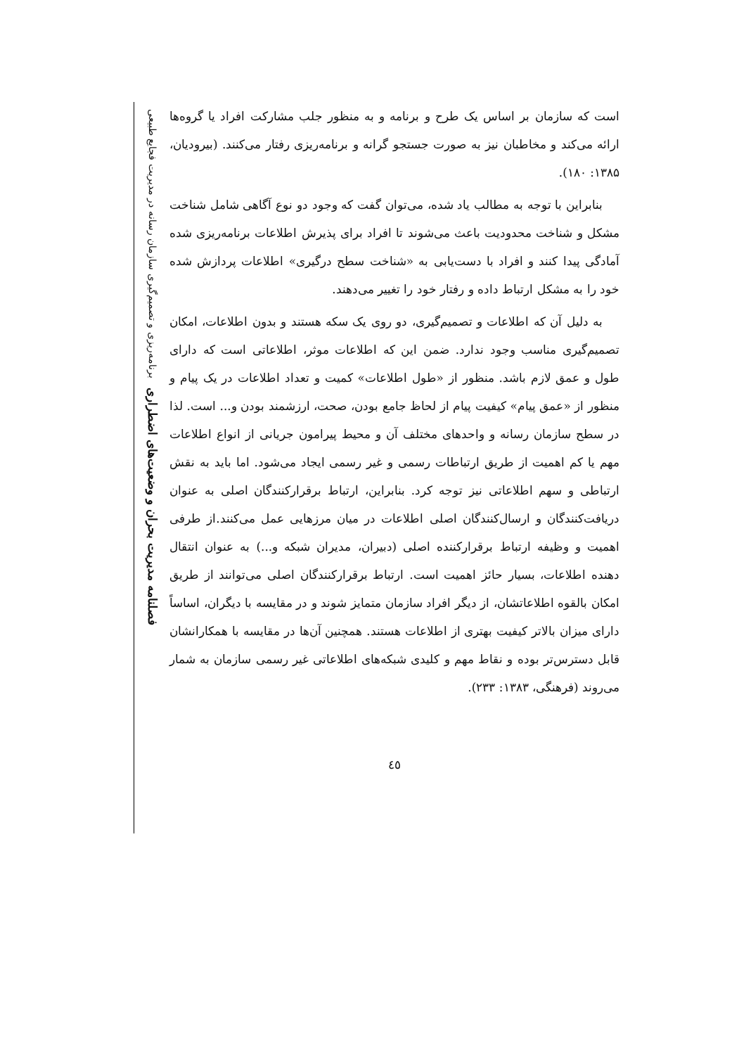است که سازمان بر اساس یک طرح و برنامه و به منظور جلب مشارکت افراد یا گروه‌ها ارائه می‌کند و مخاطبان نیز به صورت جستجو گرانه و برنامه‌ریزی رفتار می‌کنند. (بیرودیان، ۱۳۸۵: ۱۸۰).
بنابراین با توجه به مطالب یاد شده، می‌توان گفت که وجود دو نوع آگاهی شامل شناخت مشکل و شناخت محدودیت باعث می‌شوند تا افراد برای پذیرش اطلاعات برنامه‌ریزی شده آمادگی پیدا کنند و افراد با دست‌یابی به «شناخت سطح درگیری» اطلاعات پردازش شده خود را به مشکل ارتباط داده و رفتار خود را تغییر می‌دهند.
به دلیل آن که اطلاعات و تصمیم‌گیری، دو روی یک سکه هستند و بدون اطلاعات، امکان تصمیم‌گیری مناسب وجود ندارد. ضمن این که اطلاعات موثر، اطلاعاتی است که دارای طول و عمق لازم باشد. منظور از «طول اطلاعات» کمیت و تعداد اطلاعات در یک پیام و منظور از «عمق پیام» کیفیت پیام از لحاظ جامع بودن، صحت، ارزشمند بودن و... است. لذا در سطح سازمان رسانه و واحدهای مختلف آن و محیط پیرامون جریانی از انواع اطلاعات مهم یا کم اهمیت از طریق ارتباطات رسمی و غیر رسمی ایجاد می‌شود. اما باید به نقش ارتباطی و سهم اطلاعاتی نیز توجه کرد. بنابراین، ارتباط برقرارکنندگان اصلی به عنوان دریافت‌کنندگان و ارسال‌کنندگان اصلی اطلاعات در میان مرزهایی عمل می‌کنند.از طرفی اهمیت و وظیفه ارتباط برقرارکننده اصلی (دبیران، مدیران شبکه و...) به عنوان انتقال دهنده اطلاعات، بسیار حائز اهمیت است. ارتباط برقرارکنندگان اصلی می‌توانند از طریق امکان بالقوه اطلاعاتشان، از دیگر افراد سازمان متمایز شوند و در مقایسه با دیگران، اساساً دارای میزان بالاتر کیفیت بهتری از اطلاعات هستند. همچنین آن‌ها در مقایسه با همکارانشان قابل دسترس‌تر بوده و نقاط مهم و کلیدی شبکه‌های اطلاعاتی غیر رسمی سازمان به شمار می‌روند (فرهنگی، ۱۳۸۳: ۲۳۳).
٤٥
فصلنامه مدیریت بحران و وضعیت‌های اضطراری برنامه‌ریزی و تصمیم‌گیری سازمان رسانه در مدیریت فجایع طبیعی